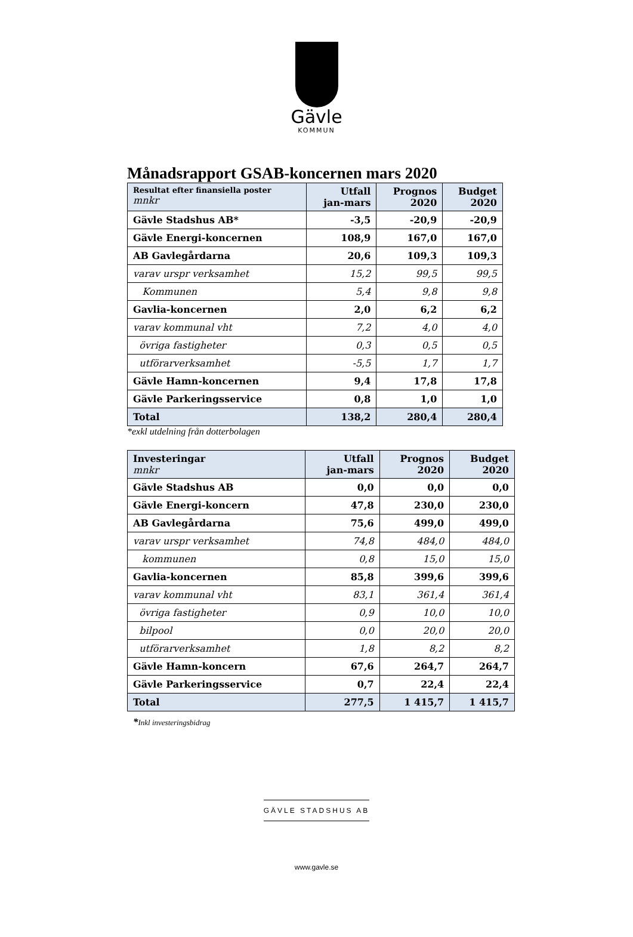Gävle
KOMMUN
Månadsrapport GSAB-koncernen mars 2020
| Resultat efter finansiella poster mnkr | Utfall jan-mars | Prognos 2020 | Budget 2020 |
| --- | --- | --- | --- |
| Gävle Stadshus AB* | -3,5 | -20,9 | -20,9 |
| Gävle Energi-koncernen | 108,9 | 167,0 | 167,0 |
| AB Gavlegårdarna | 20,6 | 109,3 | 109,3 |
| varav urspr verksamhet | 15,2 | 99,5 | 99,5 |
| Kommunen | 5,4 | 9,8 | 9,8 |
| Gavlia-koncernen | 2,0 | 6,2 | 6,2 |
| varav kommunal vht | 7,2 | 4,0 | 4,0 |
| övriga fastigheter | 0,3 | 0,5 | 0,5 |
| utförarverksamhet | -5,5 | 1,7 | 1,7 |
| Gävle Hamn-koncernen | 9,4 | 17,8 | 17,8 |
| Gävle Parkeringsservice | 0,8 | 1,0 | 1,0 |
| Total | 138,2 | 280,4 | 280,4 |
*exkl utdelning från dotterbolagen
| Investeringar mnkr | Utfall jan-mars | Prognos 2020 | Budget 2020 |
| --- | --- | --- | --- |
| Gävle Stadshus AB | 0,0 | 0,0 | 0,0 |
| Gävle Energi-koncern | 47,8 | 230,0 | 230,0 |
| AB Gavlegårdarna | 75,6 | 499,0 | 499,0 |
| varav urspr verksamhet | 74,8 | 484,0 | 484,0 |
| kommunen | 0,8 | 15,0 | 15,0 |
| Gavlia-koncernen | 85,8 | 399,6 | 399,6 |
| varav kommunal vht | 83,1 | 361,4 | 361,4 |
| övriga fastigheter | 0,9 | 10,0 | 10,0 |
| bilpool | 0,0 | 20,0 | 20,0 |
| utförarverksamhet | 1,8 | 8,2 | 8,2 |
| Gävle Hamn-koncern | 67,6 | 264,7 | 264,7 |
| Gävle Parkeringsservice | 0,7 | 22,4 | 22,4 |
| Total | 277,5 | 1 415,7 | 1 415,7 |
*Inkl investeringsbidrag
GÄVLE STADSHUS AB
www.gavle.se